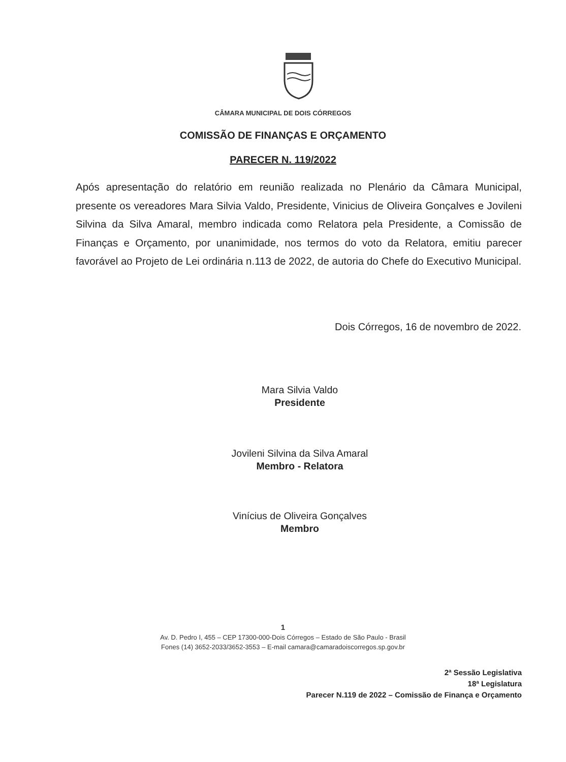CÂMARA MUNICIPAL DE DOIS CÓRREGOS
COMISSÃO DE FINANÇAS E ORÇAMENTO
PARECER N. 119/2022
Após apresentação do relatório em reunião realizada no Plenário da Câmara Municipal, presente os vereadores Mara Silvia Valdo, Presidente, Vinicius de Oliveira Gonçalves e Jovileni Silvina da Silva Amaral, membro indicada como Relatora pela Presidente, a Comissão de Finanças e Orçamento, por unanimidade, nos termos do voto da Relatora, emitiu parecer favorável ao Projeto de Lei ordinária n.113 de 2022, de autoria do Chefe do Executivo Municipal.
Dois Córregos, 16 de novembro de 2022.
Mara Silvia Valdo
Presidente
Jovileni Silvina da Silva Amaral
Membro - Relatora
Vinícius de Oliveira Gonçalves
Membro
1
Av. D. Pedro I, 455 – CEP 17300-000-Dois Córregos – Estado de São Paulo - Brasil
Fones (14) 3652-2033/3652-3553 – E-mail camara@camaradoiscorregos.sp.gov.br
2ª Sessão Legislativa
18ª Legislatura
Parecer N.119 de 2022 – Comissão de Finança e Orçamento